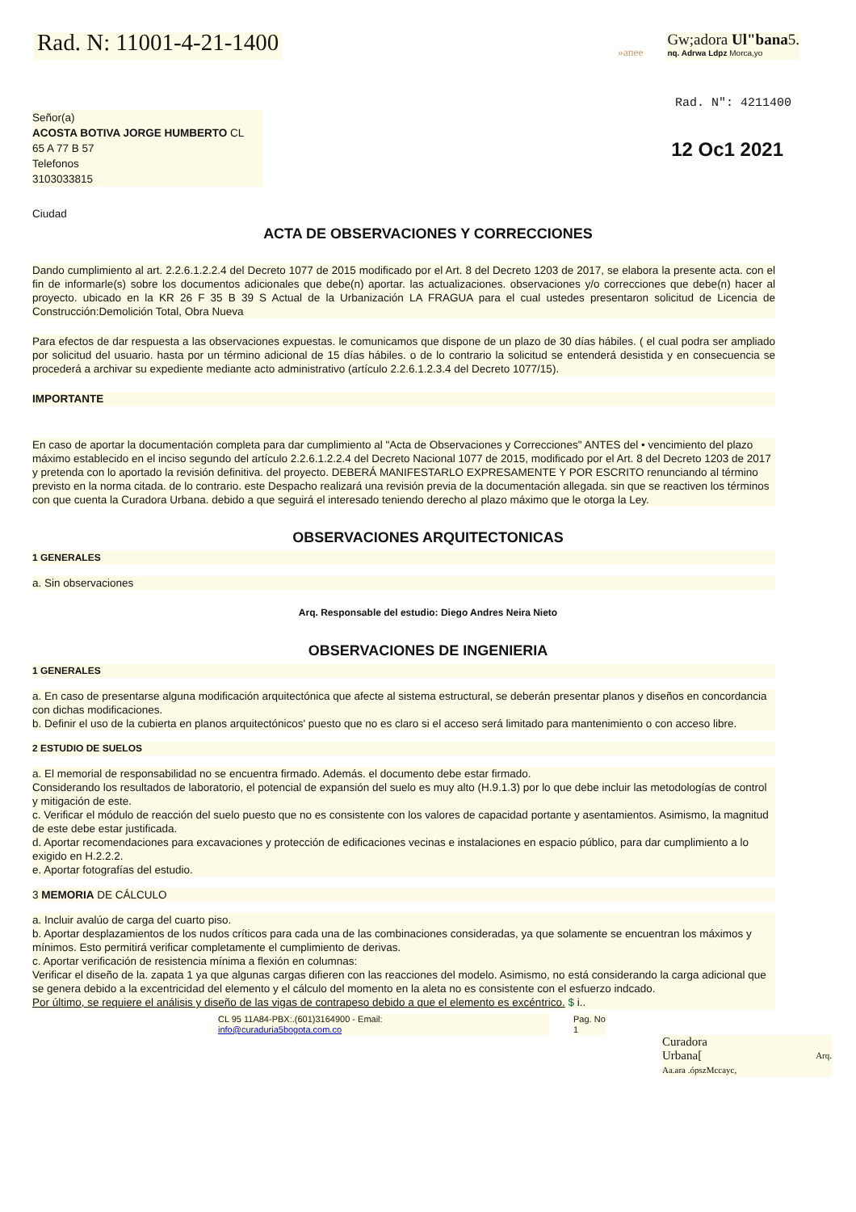Rad. N: 11001-4-21-1400
»anee
Gw;adora Ul"bana5.
nq. Adrwa Ldpz Morca,yo
Rad. N": 4211400
Señor(a)
ACOSTA BOTIVA JORGE HUMBERTO CL
65 A 77 B 57
Telefonos
3103033815
12 Oc1 2021
Ciudad
ACTA DE OBSERVACIONES Y CORRECCIONES
Dando cumplimiento al art. 2.2.6.1.2.2.4 del Decreto 1077 de 2015 modificado por el Art. 8 del Decreto 1203 de 2017, se elabora la presente acta. con el fin de informarle(s) sobre los documentos adicionales que debe(n) aportar. las actualizaciones. observaciones y/o correcciones que debe(n) hacer al proyecto. ubicado en la KR 26 F 35 B 39 S Actual de la Urbanización LA FRAGUA para el cual ustedes presentaron solicitud de Licencia de Construcción:Demolición Total, Obra Nueva
Para efectos de dar respuesta a las observaciones expuestas. le comunicamos que dispone de un plazo de 30 días hábiles. ( el cual podra ser ampliado por solicitud del usuario. hasta por un término adicional de 15 días hábiles. o de lo contrario la solicitud se entenderá desistida y en consecuencia se procederá a archivar su expediente mediante acto administrativo (artículo 2.2.6.1.2.3.4 del Decreto 1077/15).
IMPORTANTE
En caso de aportar la documentación completa para dar cumplimiento al "Acta de Observaciones y Correcciones" ANTES del • vencimiento del plazo máximo establecido en el inciso segundo del artículo 2.2.6.1.2.2.4 del Decreto Nacional 1077 de 2015, modificado por el Art. 8 del Decreto 1203 de 2017 y pretenda con lo aportado la revisión definitiva. del proyecto. DEBERÁ MANIFESTARLO EXPRESAMENTE Y POR ESCRITO renunciando al término previsto en la norma citada. de lo contrario. este Despacho realizará una revisión previa de la documentación allegada. sin que se reactiven los términos con que cuenta la Curadora Urbana. debido a que seguirá el interesado teniendo derecho al plazo máximo que le otorga la Ley.
OBSERVACIONES ARQUITECTONICAS
1 GENERALES
a. Sin observaciones
Arq. Responsable del estudio: Diego Andres Neira Nieto
OBSERVACIONES DE INGENIERIA
1 GENERALES
a. En caso de presentarse alguna modificación arquitectónica que afecte al sistema estructural, se deberán presentar planos y diseños en concordancia con dichas modificaciones.
b. Definir el uso de la cubierta en planos arquitectónicos' puesto que no es claro si el acceso será limitado para mantenimiento o con acceso libre.
2 ESTUDIO DE SUELOS
a. El memorial de responsabilidad no se encuentra firmado. Además. el documento debe estar firmado.
Considerando los resultados de laboratorio, el potencial de expansión del suelo es muy alto (H.9.1.3) por lo que debe incluir las metodologías de control y mitigación de este.
c. Verificar el módulo de reacción del suelo puesto que no es consistente con los valores de capacidad portante y asentamientos. Asimismo, la magnitud de este debe estar justificada.
d. Aportar recomendaciones para excavaciones y protección de edificaciones vecinas e instalaciones en espacio público, para dar cumplimiento a lo exigido en H.2.2.2.
e. Aportar fotografías del estudio.
3 MEMORIA DE CÁLCULO
a. Incluir avalúo de carga del cuarto piso.
b. Aportar desplazamientos de los nudos críticos para cada una de las combinaciones consideradas, ya que solamente se encuentran los máximos y mínimos. Esto permitirá verificar completamente el cumplimiento de derivas.
c. Aportar verificación de resistencia mínima a flexión en columnas:
Verificar el diseño de la. zapata 1 ya que algunas cargas difieren con las reacciones del modelo. Asimismo, no está considerando la carga adicional que se genera debido a la excentricidad del elemento y el cálculo del momento en la aleta no es consistente con el esfuerzo indcado.
Por último, se requiere el análisis y diseño de las vigas de contrapeso debido a que el elemento es excéntrico. $ i..
CL 95 11A84-PBX:.(601)3164900 - Email:
info@curaduria5bogota.com.co
Pag. No
1
Curadora
Urbana[ Arq.
Aa.ara .ópszMccayc,